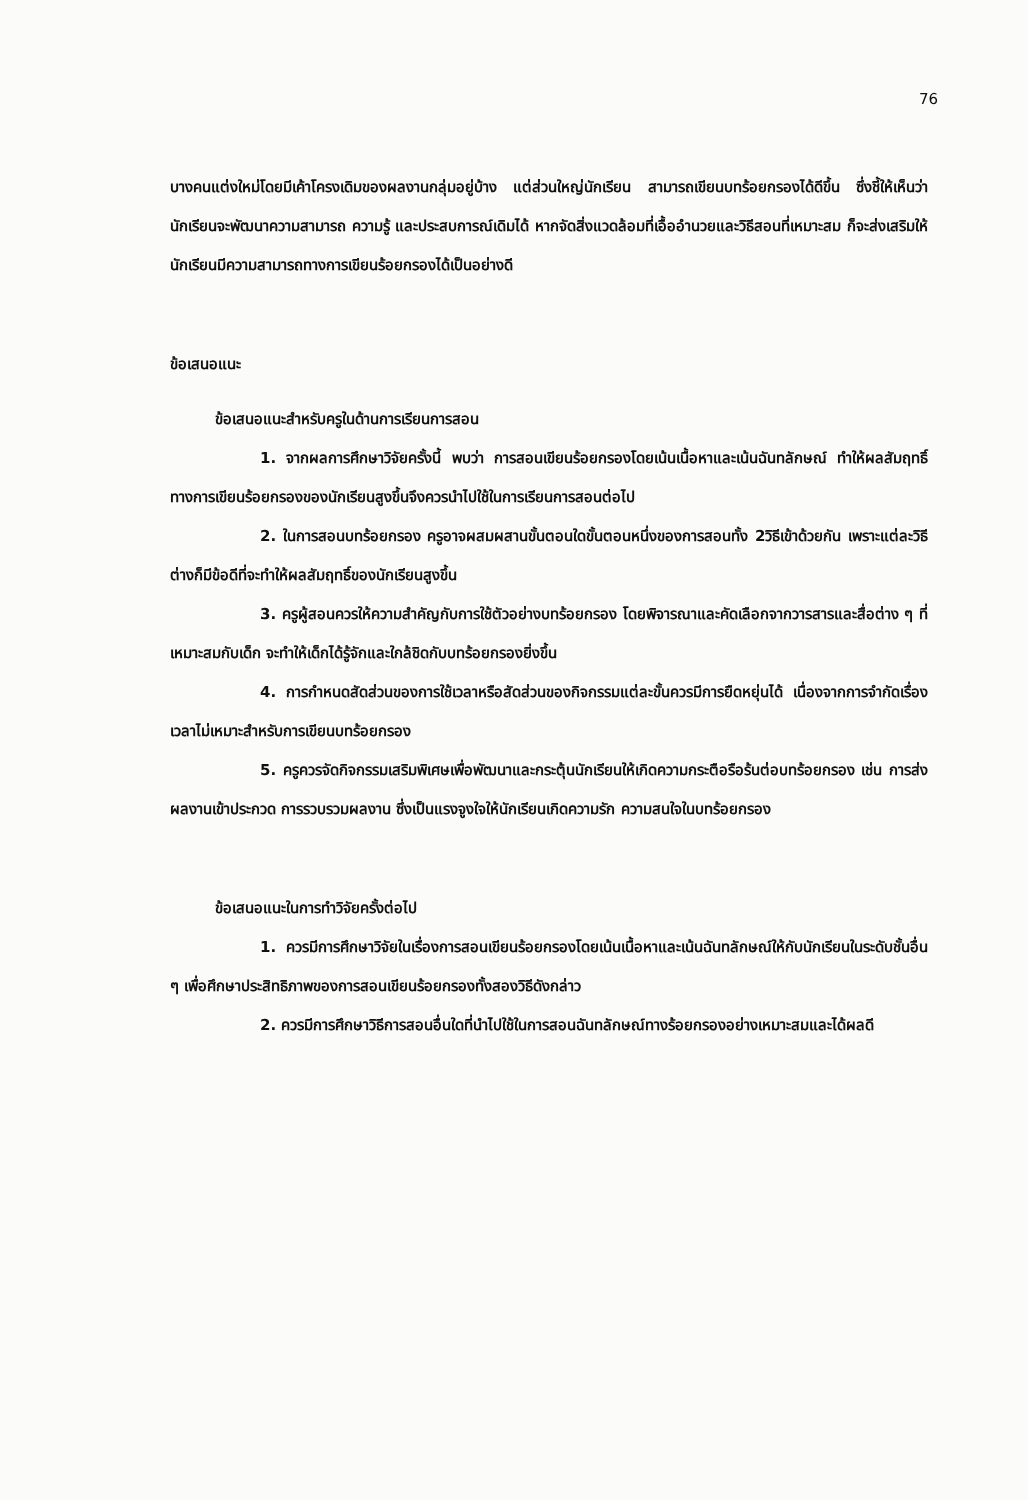76
บางคนแต่งใหม่โดยมีเค้าโครงเดิมของผลงานกลุ่มอยู่บ้าง แต่ส่วนใหญ่นักเรียน สามารถเขียนบทร้อยกรองได้ดีขึ้น ซึ่งชี้ให้เห็นว่านักเรียนจะพัฒนาความสามารถ ความรู้ และประสบการณ์เดิมได้ หากจัดสิ่งแวดล้อมที่เอื้ออำนวยและวิธีสอนที่เหมาะสม ก็จะส่งเสริมให้นักเรียนมีความสามารถทางการเขียนร้อยกรองได้เป็นอย่างดี
ข้อเสนอแนะ
ข้อเสนอแนะสำหรับครูในด้านการเรียนการสอน
1. จากผลการศึกษาวิจัยครั้งนี้ พบว่า การสอนเขียนร้อยกรองโดยเน้นเนื้อหาและเน้นฉันทลักษณ์ ทำให้ผลสัมฤทธิ์ทางการเขียนร้อยกรองของนักเรียนสูงขึ้นจึงควรนำไปใช้ในการเรียนการสอนต่อไป
2. ในการสอนบทร้อยกรอง ครูอาจผสมผสานขั้นตอนใดขั้นตอนหนึ่งของการสอนทั้ง 2วิธีเข้าด้วยกัน เพราะแต่ละวิธีต่างก็มีข้อดีที่จะทำให้ผลสัมฤทธิ์ของนักเรียนสูงขึ้น
3. ครูผู้สอนควรให้ความสำคัญกับการใช้ตัวอย่างบทร้อยกรอง โดยพิจารณาและคัดเลือกจากวารสารและสื่อต่าง ๆ ที่เหมาะสมกับเด็ก จะทำให้เด็กได้รู้จักและใกล้ชิดกับบทร้อยกรองยิ่งขึ้น
4. การกำหนดสัดส่วนของการใช้เวลาหรือสัดส่วนของกิจกรรมแต่ละขั้นควรมีการยืดหยุ่นได้ เนื่องจากการจำกัดเรื่องเวลาไม่เหมาะสำหรับการเขียนบทร้อยกรอง
5. ครูควรจัดกิจกรรมเสริมพิเศษเพื่อพัฒนาและกระตุ้นนักเรียนให้เกิดความกระตือรือร้นต่อบทร้อยกรอง เช่น การส่งผลงานเข้าประกวด การรวบรวมผลงาน ซึ่งเป็นแรงจูงใจให้นักเรียนเกิดความรัก ความสนใจในบทร้อยกรอง
ข้อเสนอแนะในการทำวิจัยครั้งต่อไป
1. ควรมีการศึกษาวิจัยในเรื่องการสอนเขียนร้อยกรองโดยเน้นเนื้อหาและเน้นฉันทลักษณ์ให้กับนักเรียนในระดับชั้นอื่น ๆ เพื่อศึกษาประสิทธิภาพของการสอนเขียนร้อยกรองทั้งสองวิธีดังกล่าว
2. ควรมีการศึกษาวิธีการสอนอื่นใดที่นำไปใช้ในการสอนฉันทลักษณ์ทางร้อยกรองอย่างเหมาะสมและได้ผลดี